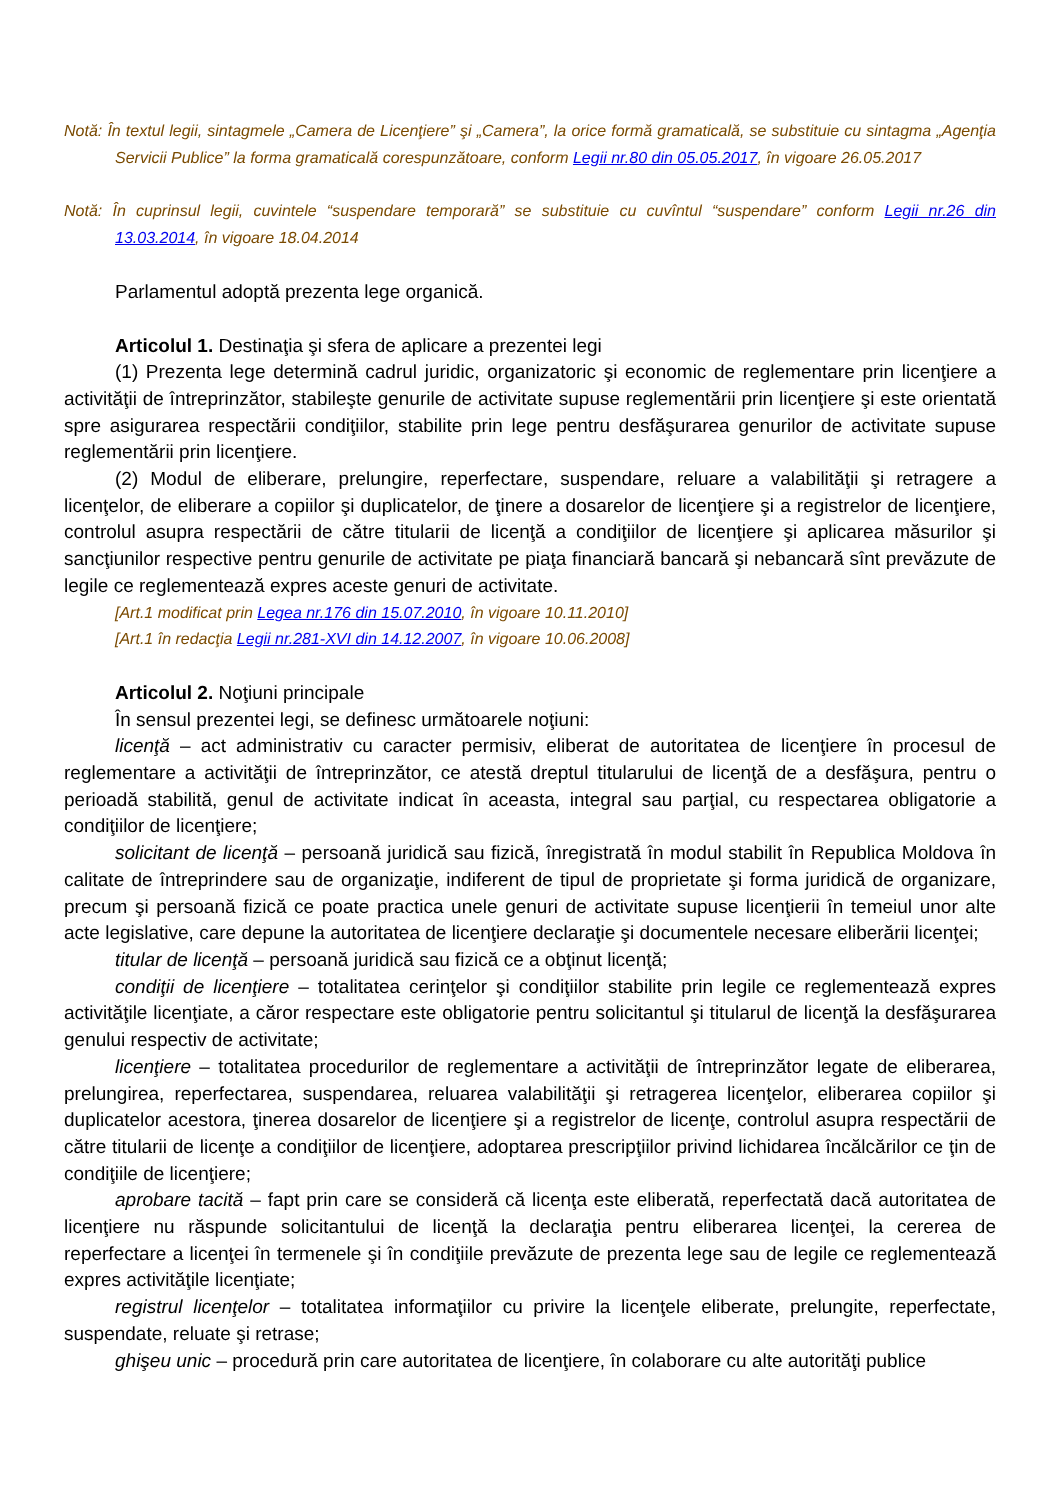Notă: În textul legii, sintagmele „Camera de Licenţiere” şi „Camera”, la orice formă gramaticală, se substituie cu sintagma „Agenţia Servicii Publice” la forma gramaticală corespunzătoare, conform Legii nr.80 din 05.05.2017, în vigoare 26.05.2017
Notă: În cuprinsul legii, cuvintele “suspendare temporară” se substituie cu cuvîntul “suspendare” conform Legii nr.26 din 13.03.2014, în vigoare 18.04.2014
Parlamentul adoptă prezenta lege organică.
Articolul 1. Destinaţia şi sfera de aplicare a prezentei legi
(1) Prezenta lege determină cadrul juridic, organizatoric şi economic de reglementare prin licenţiere a activităţii de întreprinzător, stabileşte genurile de activitate supuse reglementării prin licenţiere şi este orientată spre asigurarea respectării condiţiilor, stabilite prin lege pentru desfăşurarea genurilor de activitate supuse reglementării prin licenţiere.
(2) Modul de eliberare, prelungire, reperfectare, suspendare, reluare a valabilităţii şi retragere a licenţelor, de eliberare a copiilor şi duplicatelor, de ţinere a dosarelor de licenţiere şi a registrelor de licenţiere, controlul asupra respectării de către titularii de licenţă a condiţiilor de licenţiere şi aplicarea măsurilor şi sancţiunilor respective pentru genurile de activitate pe piaţa financiară bancară şi nebancară sînt prevăzute de legile ce reglementează expres aceste genuri de activitate.
[Art.1 modificat prin Legea nr.176 din 15.07.2010, în vigoare 10.11.2010]
[Art.1 în redacţia Legii nr.281-XVI din 14.12.2007, în vigoare 10.06.2008]
Articolul 2. Noţiuni principale
În sensul prezentei legi, se definesc următoarele noţiuni:
licenţă – act administrativ cu caracter permisiv, eliberat de autoritatea de licenţiere în procesul de reglementare a activităţii de întreprinzător, ce atestă dreptul titularului de licenţă de a desfăşura, pentru o perioadă stabilită, genul de activitate indicat în aceasta, integral sau parţial, cu respectarea obligatorie a condiţiilor de licenţiere;
solicitant de licenţă – persoană juridică sau fizică, înregistrată în modul stabilit în Republica Moldova în calitate de întreprindere sau de organizaţie, indiferent de tipul de proprietate şi forma juridică de organizare, precum şi persoană fizică ce poate practica unele genuri de activitate supuse licenţierii în temeiul unor alte acte legislative, care depune la autoritatea de licenţiere declaraţie şi documentele necesare eliberării licenţei;
titular de licenţă – persoană juridică sau fizică ce a obţinut licenţă;
condiţii de licenţiere – totalitatea cerinţelor şi condiţiilor stabilite prin legile ce reglementează expres activităţile licenţiate, a căror respectare este obligatorie pentru solicitantul şi titularul de licenţă la desfăşurarea genului respectiv de activitate;
licenţiere – totalitatea procedurilor de reglementare a activităţii de întreprinzător legate de eliberarea, prelungirea, reperfectarea, suspendarea, reluarea valabilităţii şi retragerea licenţelor, eliberarea copiilor şi duplicatelor acestora, ţinerea dosarelor de licenţiere şi a registrelor de licenţe, controlul asupra respectării de către titularii de licenţe a condiţiilor de licenţiere, adoptarea prescripţiilor privind lichidarea încălcărilor ce ţin de condiţiile de licenţiere;
aprobare tacită – fapt prin care se consideră că licenţa este eliberată, reperfectată dacă autoritatea de licenţiere nu răspunde solicitantului de licenţă la declaraţia pentru eliberarea licenţei, la cererea de reperfectare a licenţei în termenele şi în condiţiile prevăzute de prezenta lege sau de legile ce reglementează expres activităţile licenţiate;
registrul licenţelor – totalitatea informaţiilor cu privire la licenţele eliberate, prelungite, reperfectate, suspendate, reluate şi retrase;
ghişeu unic – procedură prin care autoritatea de licenţiere, în colaborare cu alte autorităţi publice